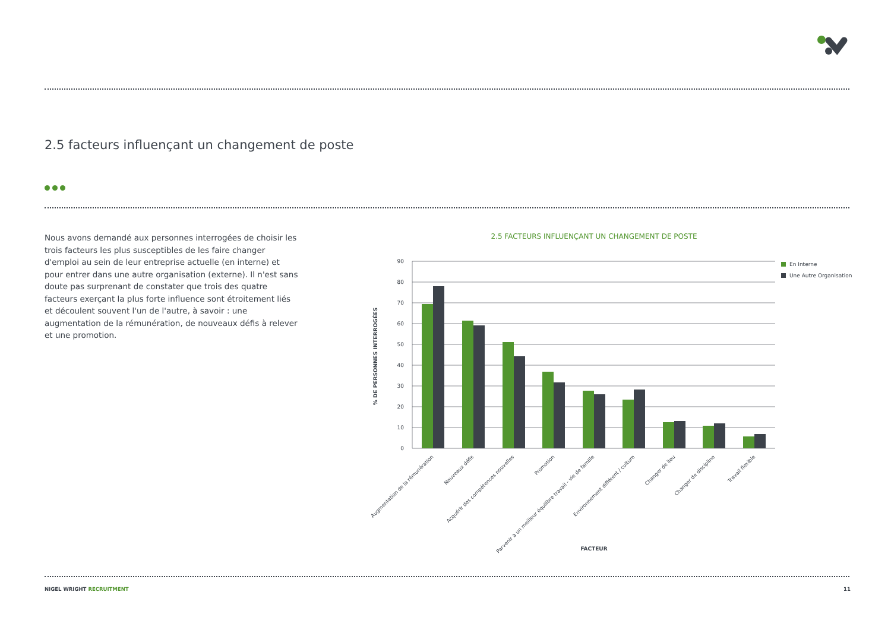2.5 facteurs influençant un changement de poste
Nous avons demandé aux personnes interrogées de choisir les trois facteurs les plus susceptibles de les faire changer d'emploi au sein de leur entreprise actuelle (en interne) et pour entrer dans une autre organisation (externe). Il n'est sans doute pas surprenant de constater que trois des quatre facteurs exerçant la plus forte influence sont étroitement liés et découlent souvent l'un de l'autre, à savoir : une augmentation de la rémunération, de nouveaux défis à relever et une promotion.
2.5 FACTEURS INFLUENÇANT UN CHANGEMENT DE POSTE
90
80
70
60
50
40
30
20
10
0
En Interne
Une Autre Organisation
% DE PERSONNES INTERROGÉES
Augmentation de la rémunération
Nouveaux défis
Acquérir des compétences nouvelles
Promotion
Parvenir à un meilleur équilibre travail - vie de famille
Environnement différent / culture
Changer de lieu
Changer de discipline
Travail flexible
FACTEUR
NIGEL WRIGHT RECRUITMENT 11